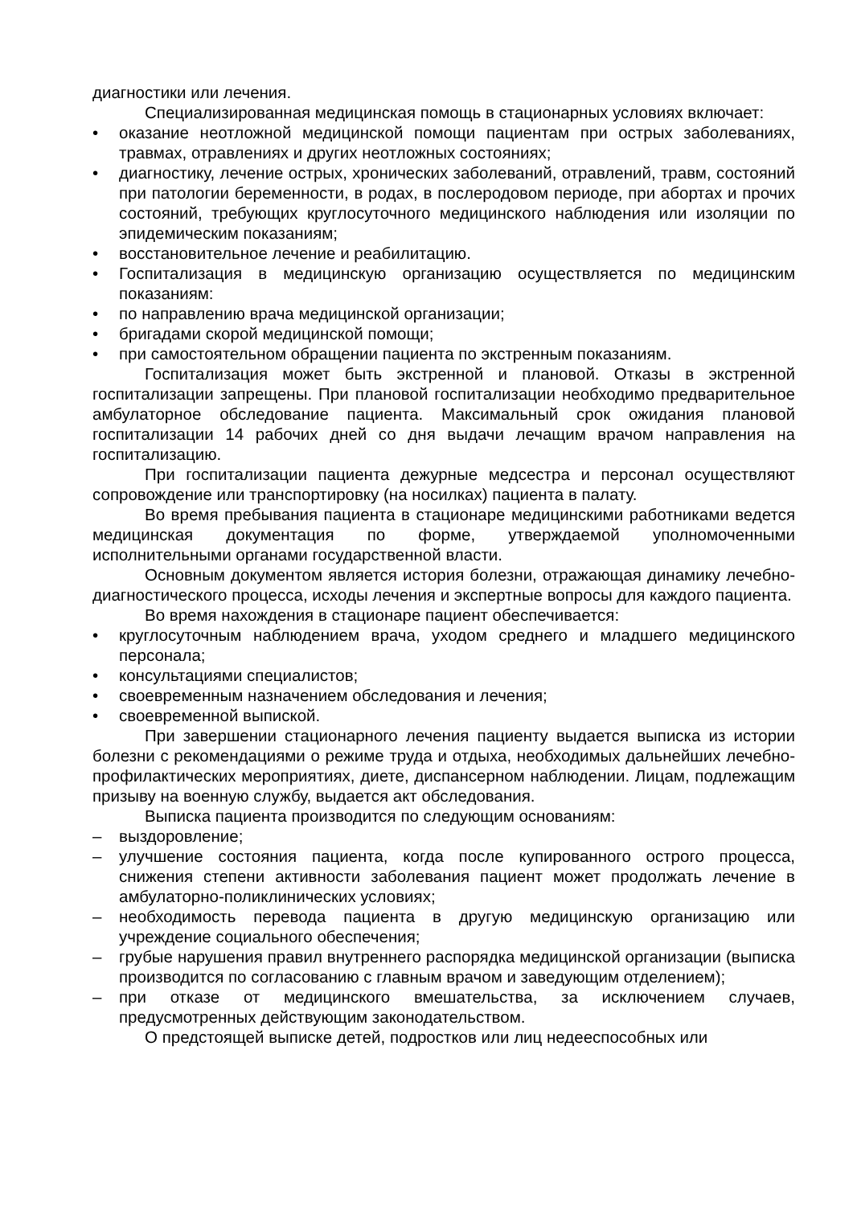диагностики или лечения.
Специализированная медицинская помощь в стационарных условиях включает:
• оказание неотложной медицинской помощи пациентам при острых заболеваниях, травмах, отравлениях и других неотложных состояниях;
• диагностику, лечение острых, хронических заболеваний, отравлений, травм, состояний при патологии беременности, в родах, в послеродовом периоде, при абортах и прочих состояний, требующих круглосуточного медицинского наблюдения или изоляции по эпидемическим показаниям;
• восстановительное лечение и реабилитацию.
• Госпитализация в медицинскую организацию осуществляется по медицинским показаниям:
• по направлению врача медицинской организации;
• бригадами скорой медицинской помощи;
• при самостоятельном обращении пациента по экстренным показаниям.
Госпитализация может быть экстренной и плановой. Отказы в экстренной госпитализации запрещены. При плановой госпитализации необходимо предварительное амбулаторное обследование пациента. Максимальный срок ожидания плановой госпитализации 14 рабочих дней со дня выдачи лечащим врачом направления на госпитализацию.
При госпитализации пациента дежурные медсестра и персонал осуществляют сопровождение или транспортировку (на носилках) пациента в палату.
Во время пребывания пациента в стационаре медицинскими работниками ведется медицинская документация по форме, утверждаемой уполномоченными исполнительными органами государственной власти.
Основным документом является история болезни, отражающая динамику лечебно-диагностического процесса, исходы лечения и экспертные вопросы для каждого пациента.
Во время нахождения в стационаре пациент обеспечивается:
• круглосуточным наблюдением врача, уходом среднего и младшего медицинского персонала;
• консультациями специалистов;
• своевременным назначением обследования и лечения;
• своевременной выпиской.
При завершении стационарного лечения пациенту выдается выписка из истории болезни с рекомендациями о режиме труда и отдыха, необходимых дальнейших лечебно-профилактических мероприятиях, диете, диспансерном наблюдении. Лицам, подлежащим призыву на военную службу, выдается акт обследования.
Выписка пациента производится по следующим основаниям:
– выздоровление;
– улучшение состояния пациента, когда после купированного острого процесса, снижения степени активности заболевания пациент может продолжать лечение в амбулаторно-поликлинических условиях;
– необходимость перевода пациента в другую медицинскую организацию или учреждение социального обеспечения;
– грубые нарушения правил внутреннего распорядка медицинской организации (выписка производится по согласованию с главным врачом и заведующим отделением);
– при отказе от медицинского вмешательства, за исключением случаев, предусмотренных действующим законодательством.
О предстоящей выписке детей, подростков или лиц недееспособных или